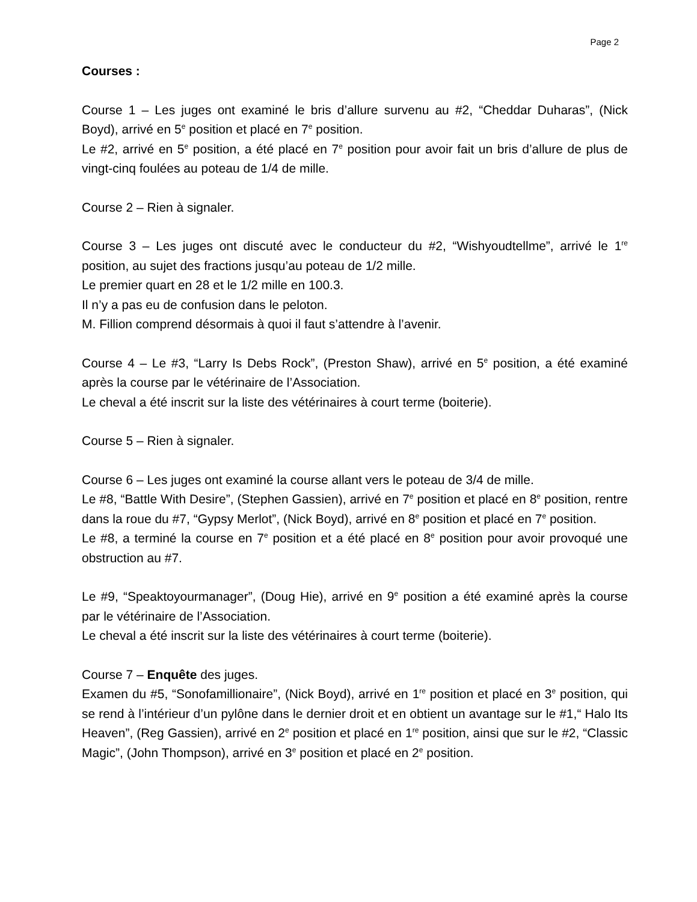Page 2
Courses :
Course 1 – Les juges ont examiné le bris d’allure survenu au #2, “Cheddar Duharas”, (Nick Boyd), arrivé en 5<sup>e</sup> position et placé en 7<sup>e</sup> position.
Le #2, arrivé en 5<sup>e</sup> position, a été placé en 7<sup>e</sup> position pour avoir fait un bris d’allure de plus de vingt-cinq foulées au poteau de 1/4 de mille.
Course 2 – Rien à signaler.
Course 3 – Les juges ont discuté avec le conducteur du #2, “Wishyoudtellme”, arrivé le 1<sup>re</sup> position, au sujet des fractions jusqu’au poteau de 1/2 mille.
Le premier quart en 28 et le 1/2 mille en 100.3.
Il n’y a pas eu de confusion dans le peloton.
M. Fillion comprend désormais à quoi il faut s’attendre à l’avenir.
Course 4 – Le #3, “Larry Is Debs Rock”, (Preston Shaw), arrivé en 5<sup>e</sup> position, a été examiné après la course par le vétérinaire de l’Association.
Le cheval a été inscrit sur la liste des vétérinaires à court terme (boiterie).
Course 5 – Rien à signaler.
Course 6 – Les juges ont examiné la course allant vers le poteau de 3/4 de mille.
Le #8, “Battle With Desire”, (Stephen Gassien), arrivé en 7<sup>e</sup> position et placé en 8<sup>e</sup> position, rentre dans la roue du #7, “Gypsy Merlot”, (Nick Boyd), arrivé en 8<sup>e</sup> position et placé en 7<sup>e</sup> position.
Le #8, a terminé la course en 7<sup>e</sup> position et a été placé en 8<sup>e</sup> position pour avoir provoqué une obstruction au #7.
Le #9, “Speaktoyourmanager”, (Doug Hie), arrivé en 9<sup>e</sup> position a été examiné après la course par le vétérinaire de l’Association.
Le cheval a été inscrit sur la liste des vétérinaires à court terme (boiterie).
Course 7 – Enquête des juges.
Examen du #5, “Sonofamillionaire”, (Nick Boyd), arrivé en 1<sup>re</sup> position et placé en 3<sup>e</sup> position, qui se rend à l’intérieur d’un pylône dans le dernier droit et en obtient un avantage sur le #1,“ Halo Its Heaven”, (Reg Gassien), arrivé en 2<sup>e</sup> position et placé en 1<sup>re</sup> position, ainsi que sur le #2, “Classic Magic”, (John Thompson), arrivé en 3<sup>e</sup> position et placé en 2<sup>e</sup> position.